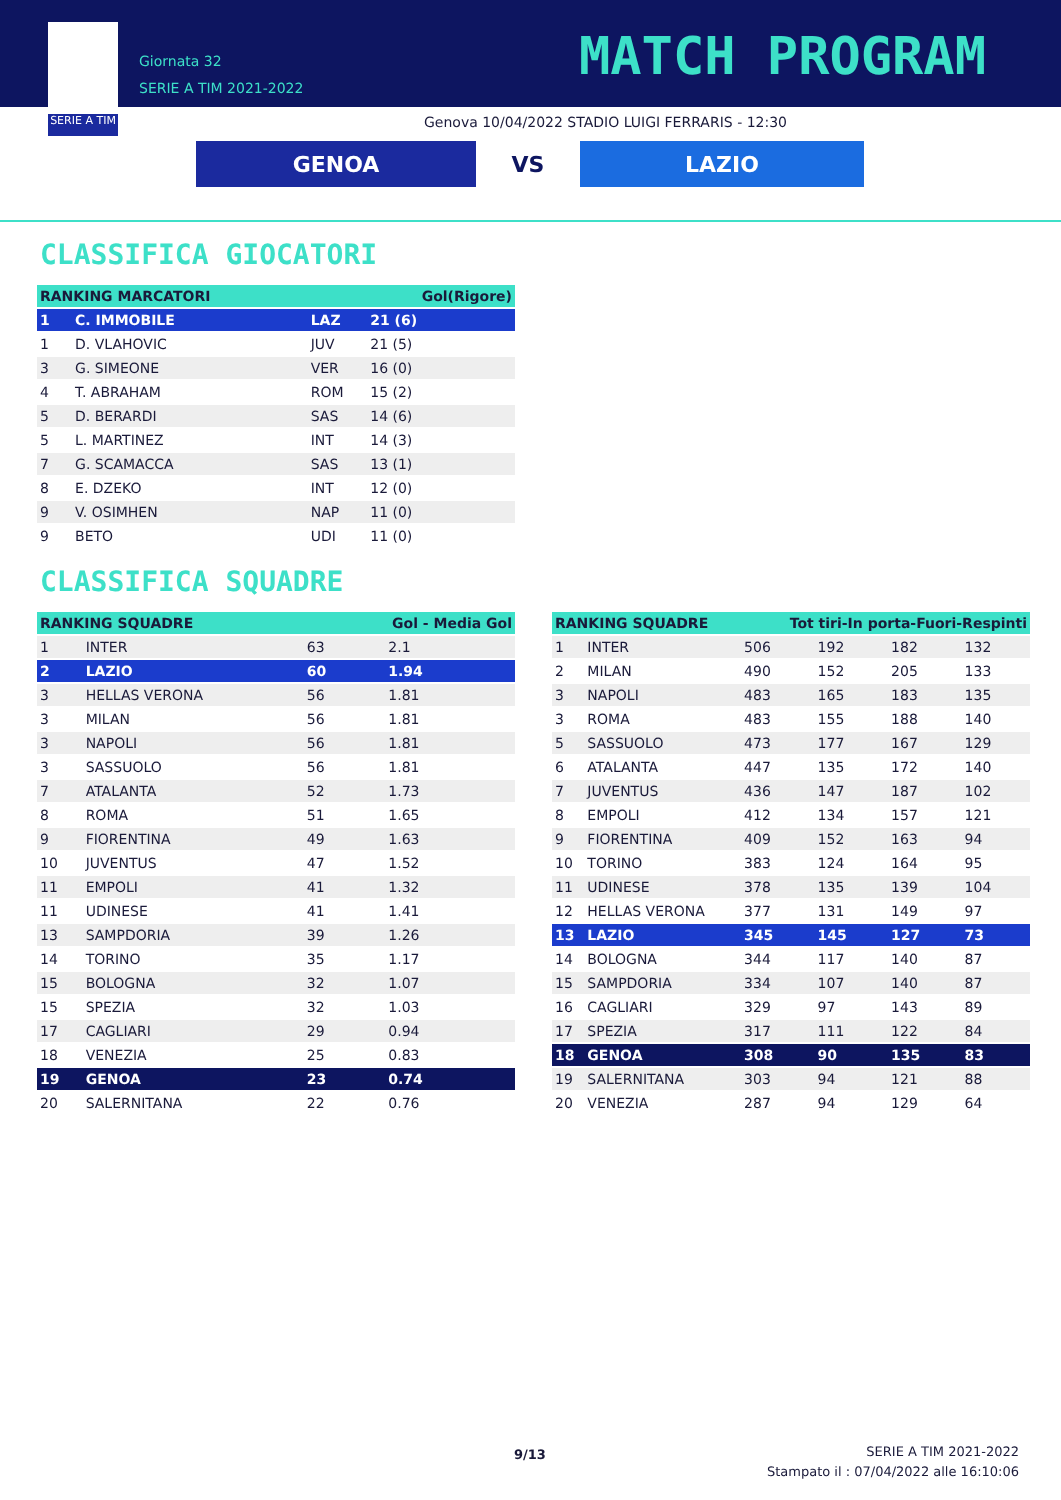SERIE A TIM
Giornata 32
SERIE A TIM 2021-2022
MATCH PROGRAM
Genova 10/04/2022 STADIO LUIGI FERRARIS - 12:30
GENOA VS LAZIO
CLASSIFICA GIOCATORI
| RANKING MARCATORI | | | Gol(Rigore) |
| --- | --- | --- | --- |
| 1 | C. IMMOBILE | LAZ | 21 (6) |
| 1 | D. VLAHOVIC | JUV | 21 (5) |
| 3 | G. SIMEONE | VER | 16 (0) |
| 4 | T. ABRAHAM | ROM | 15 (2) |
| 5 | D. BERARDI | SAS | 14 (6) |
| 5 | L. MARTINEZ | INT | 14 (3) |
| 7 | G. SCAMACCA | SAS | 13 (1) |
| 8 | E. DZEKO | INT | 12 (0) |
| 9 | V. OSIMHEN | NAP | 11 (0) |
| 9 | BETO | UDI | 11 (0) |
CLASSIFICA SQUADRE
| RANKING SQUADRE | | Gol - Media Gol | |
| --- | --- | --- | --- |
| 1 | INTER | 63 | 2.1 |
| 2 | LAZIO | 60 | 1.94 |
| 3 | HELLAS VERONA | 56 | 1.81 |
| 3 | MILAN | 56 | 1.81 |
| 3 | NAPOLI | 56 | 1.81 |
| 3 | SASSUOLO | 56 | 1.81 |
| 7 | ATALANTA | 52 | 1.73 |
| 8 | ROMA | 51 | 1.65 |
| 9 | FIORENTINA | 49 | 1.63 |
| 10 | JUVENTUS | 47 | 1.52 |
| 11 | EMPOLI | 41 | 1.32 |
| 11 | UDINESE | 41 | 1.41 |
| 13 | SAMPDORIA | 39 | 1.26 |
| 14 | TORINO | 35 | 1.17 |
| 15 | BOLOGNA | 32 | 1.07 |
| 15 | SPEZIA | 32 | 1.03 |
| 17 | CAGLIARI | 29 | 0.94 |
| 18 | VENEZIA | 25 | 0.83 |
| 19 | GENOA | 23 | 0.74 |
| 20 | SALERNITANA | 22 | 0.76 |
| RANKING SQUADRE | | Tot tiri-In porta-Fuori-Respinti | | | |
| --- | --- | --- | --- | --- | --- |
| 1 | INTER | 506 | 192 | 182 | 132 |
| 2 | MILAN | 490 | 152 | 205 | 133 |
| 3 | NAPOLI | 483 | 165 | 183 | 135 |
| 3 | ROMA | 483 | 155 | 188 | 140 |
| 5 | SASSUOLO | 473 | 177 | 167 | 129 |
| 6 | ATALANTA | 447 | 135 | 172 | 140 |
| 7 | JUVENTUS | 436 | 147 | 187 | 102 |
| 8 | EMPOLI | 412 | 134 | 157 | 121 |
| 9 | FIORENTINA | 409 | 152 | 163 | 94 |
| 10 | TORINO | 383 | 124 | 164 | 95 |
| 11 | UDINESE | 378 | 135 | 139 | 104 |
| 12 | HELLAS VERONA | 377 | 131 | 149 | 97 |
| 13 | LAZIO | 345 | 145 | 127 | 73 |
| 14 | BOLOGNA | 344 | 117 | 140 | 87 |
| 15 | SAMPDORIA | 334 | 107 | 140 | 87 |
| 16 | CAGLIARI | 329 | 97 | 143 | 89 |
| 17 | SPEZIA | 317 | 111 | 122 | 84 |
| 18 | GENOA | 308 | 90 | 135 | 83 |
| 19 | SALERNITANA | 303 | 94 | 121 | 88 |
| 20 | VENEZIA | 287 | 94 | 129 | 64 |
9/13
SERIE A TIM 2021-2022
Stampato il : 07/04/2022 alle 16:10:06